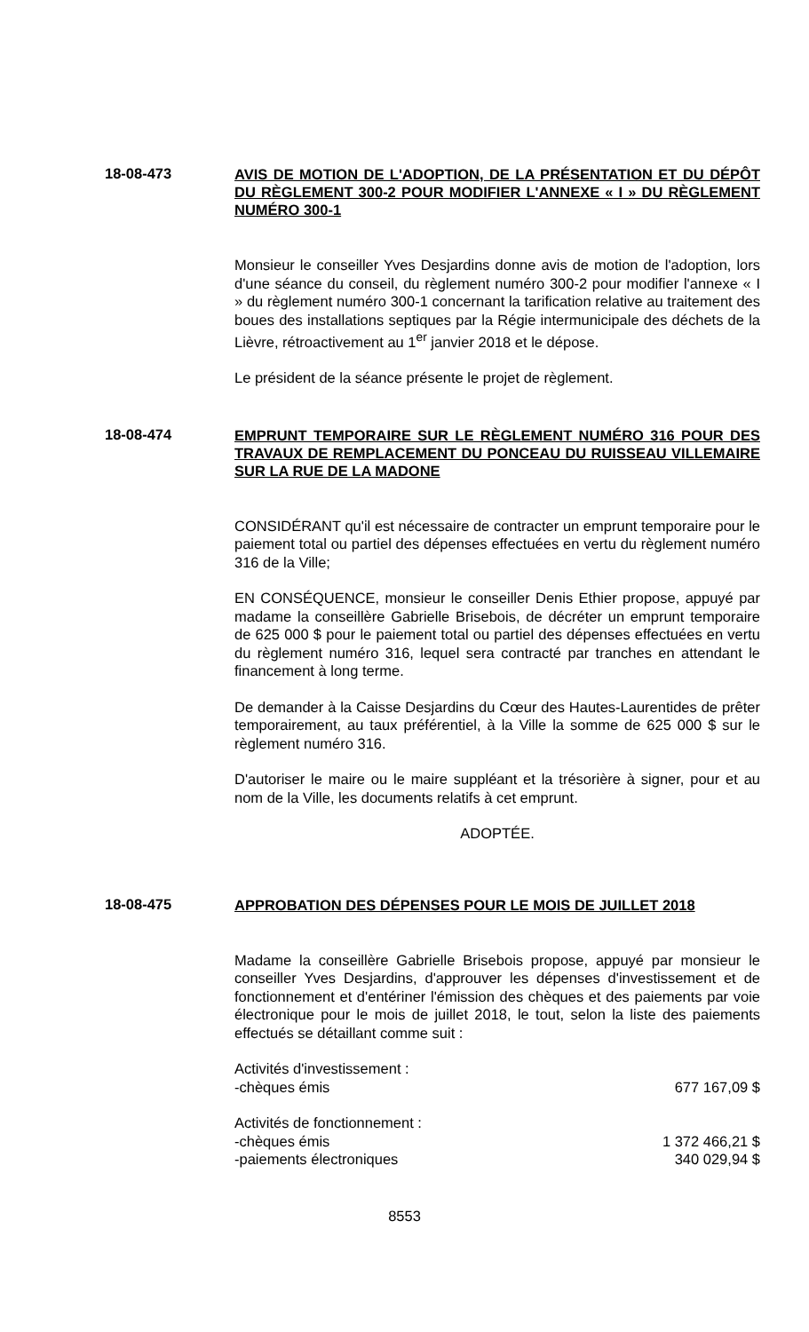18-08-473
AVIS DE MOTION DE L'ADOPTION, DE LA PRÉSENTATION ET DU DÉPÔT DU RÈGLEMENT 300-2 POUR MODIFIER L'ANNEXE « I » DU RÈGLEMENT NUMÉRO 300-1
Monsieur le conseiller Yves Desjardins donne avis de motion de l'adoption, lors d'une séance du conseil, du règlement numéro 300-2 pour modifier l'annexe « I » du règlement numéro 300-1 concernant la tarification relative au traitement des boues des installations septiques par la Régie intermunicipale des déchets de la Lièvre, rétroactivement au 1<sup>er</sup> janvier 2018 et le dépose.
Le président de la séance présente le projet de règlement.
18-08-474
EMPRUNT TEMPORAIRE SUR LE RÈGLEMENT NUMÉRO 316 POUR DES TRAVAUX DE REMPLACEMENT DU PONCEAU DU RUISSEAU VILLEMAIRE SUR LA RUE DE LA MADONE
CONSIDÉRANT qu'il est nécessaire de contracter un emprunt temporaire pour le paiement total ou partiel des dépenses effectuées en vertu du règlement numéro 316 de la Ville;
EN CONSÉQUENCE, monsieur le conseiller Denis Ethier propose, appuyé par madame la conseillère Gabrielle Brisebois, de décréter un emprunt temporaire de 625 000 $ pour le paiement total ou partiel des dépenses effectuées en vertu du règlement numéro 316, lequel sera contracté par tranches en attendant le financement à long terme.
De demander à la Caisse Desjardins du Cœur des Hautes-Laurentides de prêter temporairement, au taux préférentiel, à la Ville la somme de 625 000 $ sur le règlement numéro 316.
D'autoriser le maire ou le maire suppléant et la trésorière à signer, pour et au nom de la Ville, les documents relatifs à cet emprunt.
ADOPTÉE.
18-08-475
APPROBATION DES DÉPENSES POUR LE MOIS DE JUILLET 2018
Madame la conseillère Gabrielle Brisebois propose, appuyé par monsieur le conseiller Yves Desjardins, d'approuver les dépenses d'investissement et de fonctionnement et d'entériner l'émission des chèques et des paiements par voie électronique pour le mois de juillet 2018, le tout, selon la liste des paiements effectués se détaillant comme suit :
Activités d'investissement :
-chèques émis 677 167,09 $
Activités de fonctionnement :
-chèques émis 1 372 466,21 $
-paiements électroniques 340 029,94 $
8553